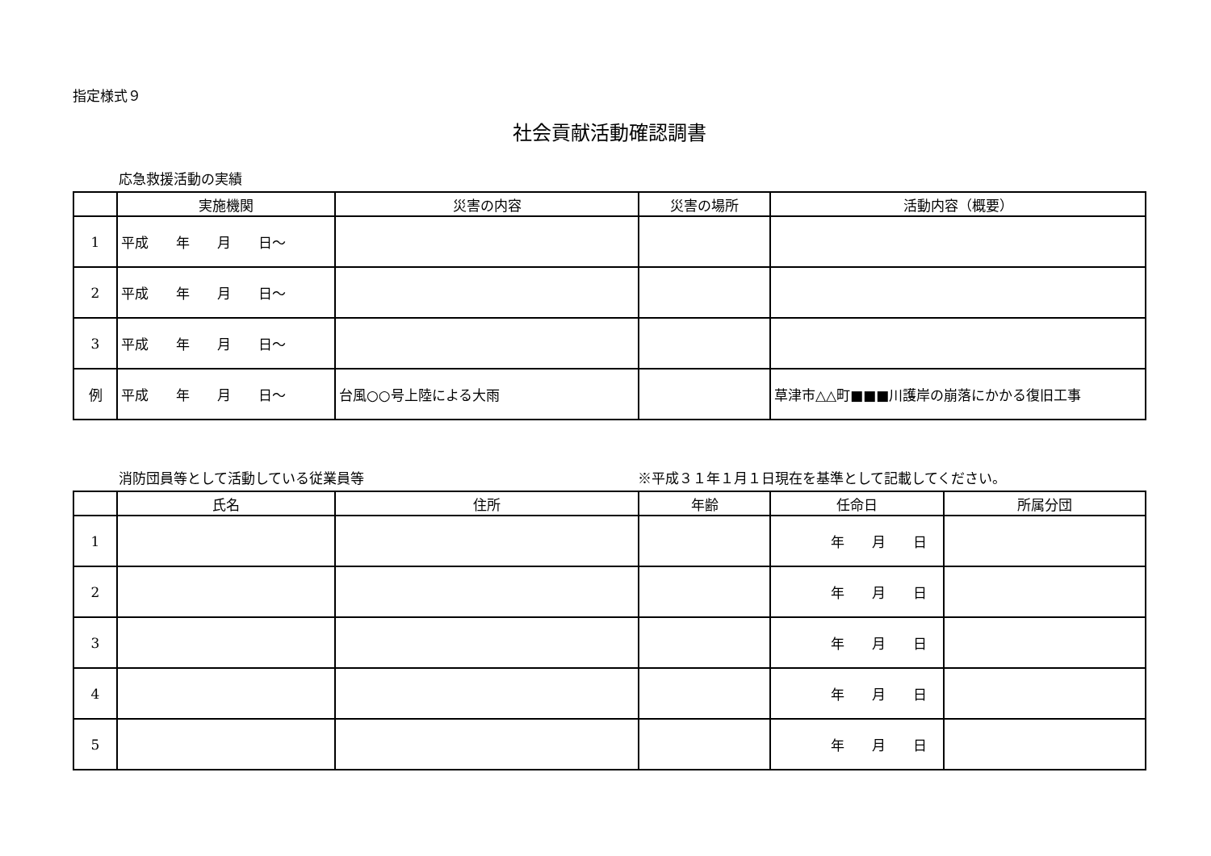指定様式９
社会貢献活動確認調書
応急救援活動の実績
| | 実施機関 | 災害の内容 | 災害の場所 | 活動内容（概要） |
| --- | --- | --- | --- | --- |
| 1 | 平成 年 月 日～ | | | |
| 2 | 平成 年 月 日～ | | | |
| 3 | 平成 年 月 日～ | | | |
| 例 | 平成 年 月 日～ | 台風○○号上陸による大雨 | | 草津市△△町■■■川護岸の崩落にかかる復旧工事 |
消防団員等として活動している従業員等 ※平成３１年１月１日現在を基準として記載してください。
| | 氏名 | 住所 | 年齢 | 任命日 | 所属分団 |
| --- | --- | --- | --- | --- | --- |
| 1 | | | | 年 月 日 | |
| 2 | | | | 年 月 日 | |
| 3 | | | | 年 月 日 | |
| 4 | | | | 年 月 日 | |
| 5 | | | | 年 月 日 | |